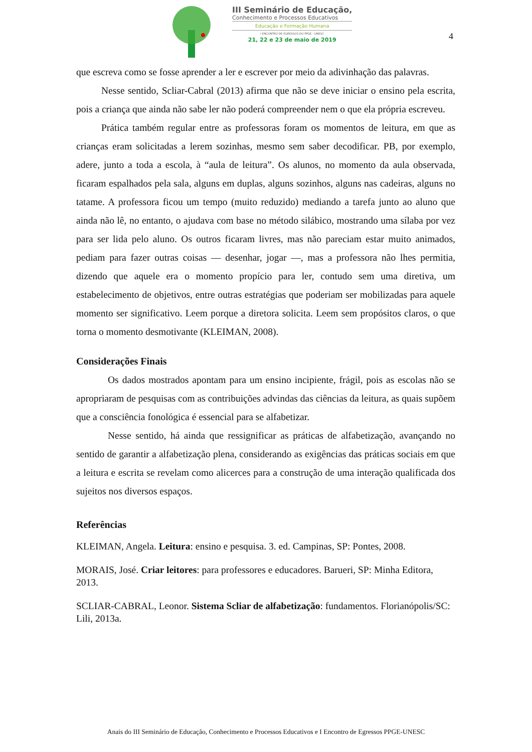III Seminário de Educação,
Conhecimento e Processos Educativos
Educação e Formação Humana
I ENCONTRO DE EGRESSOS DO PPGE - UNESC
21, 22 e 23 de maio de 2019
4
que escreva como se fosse aprender a ler e escrever por meio da adivinhação das palavras.
Nesse sentido, Scliar-Cabral (2013) afirma que não se deve iniciar o ensino pela escrita, pois a criança que ainda não sabe ler não poderá compreender nem o que ela própria escreveu.
Prática também regular entre as professoras foram os momentos de leitura, em que as crianças eram solicitadas a lerem sozinhas, mesmo sem saber decodificar. PB, por exemplo, adere, junto a toda a escola, à “aula de leitura”. Os alunos, no momento da aula observada, ficaram espalhados pela sala, alguns em duplas, alguns sozinhos, alguns nas cadeiras, alguns no tatame. A professora ficou um tempo (muito reduzido) mediando a tarefa junto ao aluno que ainda não lê, no entanto, o ajudava com base no método silábico, mostrando uma sílaba por vez para ser lida pelo aluno. Os outros ficaram livres, mas não pareciam estar muito animados, pediam para fazer outras coisas — desenhar, jogar —, mas a professora não lhes permitia, dizendo que aquele era o momento propício para ler, contudo sem uma diretiva, um estabelecimento de objetivos, entre outras estratégias que poderiam ser mobilizadas para aquele momento ser significativo. Leem porque a diretora solicita. Leem sem propósitos claros, o que torna o momento desmotivante (KLEIMAN, 2008).
Considerações Finais
Os dados mostrados apontam para um ensino incipiente, frágil, pois as escolas não se apropriaram de pesquisas com as contribuições advindas das ciências da leitura, as quais supõem que a consciência fonológica é essencial para se alfabetizar.
Nesse sentido, há ainda que ressignificar as práticas de alfabetização, avançando no sentido de garantir a alfabetização plena, considerando as exigências das práticas sociais em que a leitura e escrita se revelam como alicerces para a construção de uma interação qualificada dos sujeitos nos diversos espaços.
Referências
KLEIMAN, Angela. Leitura: ensino e pesquisa. 3. ed. Campinas, SP: Pontes, 2008.
MORAIS, José. Criar leitores: para professores e educadores. Barueri, SP: Minha Editora, 2013.
SCLIAR-CABRAL, Leonor. Sistema Scliar de alfabetização: fundamentos. Florianópolis/SC: Lili, 2013a.
Anais do III Seminário de Educação, Conhecimento e Processos Educativos e I Encontro de Egressos PPGE-UNESC